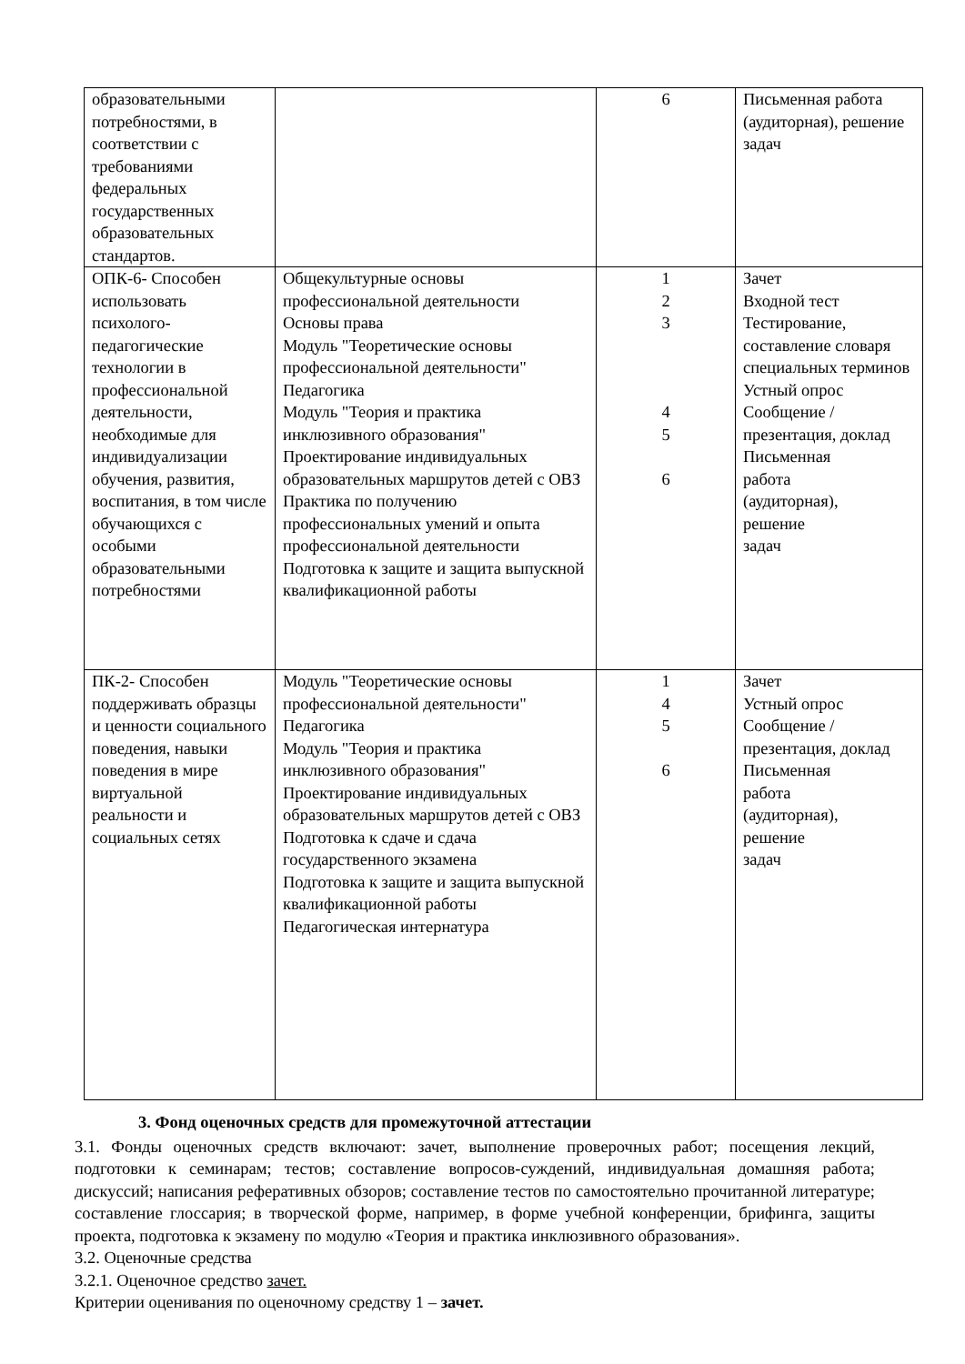| образовательными потребностями, в соответствии с требованиями федеральных государственных образовательных стандартов. | | 6 | Письменная работа (аудиторная), решение задач |
| ОПК-6- Способен использовать психолого-педагогические технологии в профессиональной деятельности, необходимые для индивидуализации обучения, развития, воспитания, в том числе обучающихся с особыми образовательными потребностями | Общекультурные основы профессиональной деятельности Основы права Модуль "Теоретические основы профессиональной деятельности" Педагогика Модуль "Теория и практика инклюзивного образования" Проектирование индивидуальных образовательных маршрутов детей с ОВЗ Практика по получению профессиональных умений и опыта профессиональной деятельности Подготовка к защите и защита выпускной квалификационной работы | 1 2 3 4 5 6 | Зачет Входной тест Тестирование, составление словаря специальных терминов Устный опрос Сообщение / презентация, доклад Письменная работа (аудиторная), решение задач |
| ПК-2- Способен поддерживать образцы и ценности социального поведения, навыки поведения в мире виртуальной реальности и социальных сетях | Модуль "Теоретические основы профессиональной деятельности" Педагогика Модуль "Теория и практика инклюзивного образования" Проектирование индивидуальных образовательных маршрутов детей с ОВЗ Подготовка к сдаче и сдача государственного экзамена Подготовка к защите и защита выпускной квалификационной работы Педагогическая интернатура | 1 4 5 6 | Зачет Устный опрос Сообщение / презентация, доклад Письменная работа (аудиторная), решение задач |
3. Фонд оценочных средств для промежуточной аттестации
3.1. Фонды оценочных средств включают: зачет, выполнение проверочных работ; посещения лекций, подготовки к семинарам; тестов; составление вопросов-суждений, индивидуальная домашняя работа; дискуссий; написания реферативных обзоров; составление тестов по самостоятельно прочитанной литературе; составление глоссария; в творческой форме, например, в форме учебной конференции, брифинга, защиты проекта, подготовка к экзамену по модулю «Теория и практика инклюзивного образования».
3.2. Оценочные средства
3.2.1. Оценочное средство зачет.
Критерии оценивания по оценочному средству 1 – зачет.